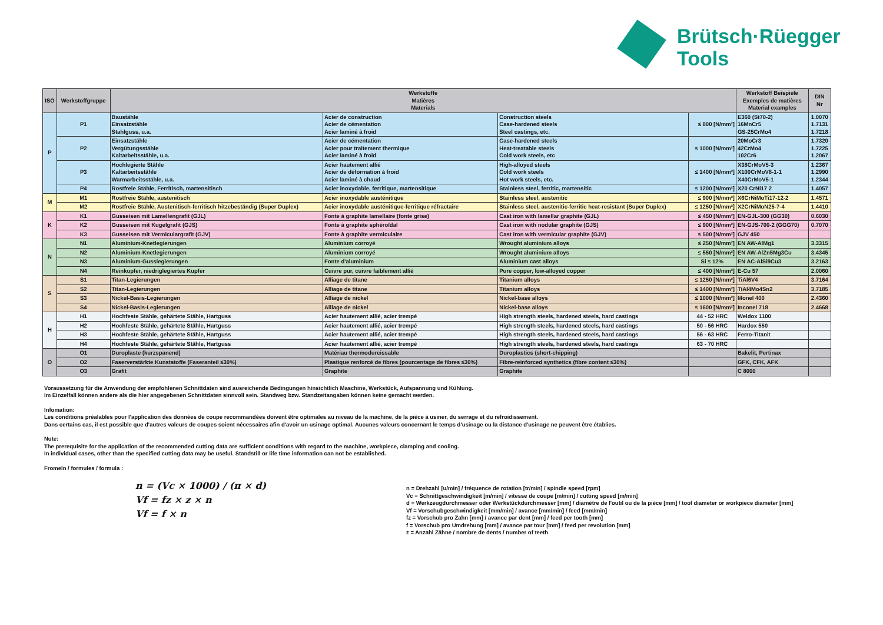Brütsch·Rüegger
Tools
| ISO | Werkstoffgruppe | Werkstoffe Matières Materials | | | | Werkstoff Beispiele Exemples de matières Material examples | DIN Nr |
| --- | --- | --- | --- | --- | --- | --- | --- |
| P | P1 | Baustähle Einsatzstähle Stahlguss, u.a. | Acier de construction Acier de cémentation Acier laminé à froid | Construction steels Case-hardened steels Steel castings, etc. | ≤ 800 [N/mm²] | E360 (St70-2) 16MnCr5 GS-25CrMo4 | 1.0070 1.7131 1.7218 |
| | P2 | Einsatzstähle Vergütungsstähle Kaltarbeitsstähle, u.a. | Acier de cémentation Acier pour traitement thermique Acier laminé à froid | Case-hardened steels Heat-treatable steels Cold work steels, etc | ≤ 1000 [N/mm²] | 20MoCr3 42CrMo4 102Cr6 | 1.7320 1.7225 1.2067 |
| | P3 | Hochlegierte Stähle Kaltarbeitsstähle Warmarbeitsstähle, u.a. | Acier hautement allié Acier de déformation à froid Acier laminé à chaud | High-alloyed steels Cold work steels Hot work steels, etc. | ≤ 1400 [N/mm²] | X38CrMoV5-3 X100CrMoV8-1-1 X40CrMoV5-1 | 1.2367 1.2990 1.2344 |
| | P4 | Rostfreie Stähle, Ferritisch, martensitisch | Acier inoxydable, ferritique, martensitique | Stainless steel, ferritic, martensitic | ≤ 1200 [N/mm²] | X20 CrNi17 2 | 1.4057 |
| M | M1 | Rostfreie Stähle, austenitisch | Acier inoxydable austénitique | Stainless steel, austenitic | ≤ 900 [N/mm²] | X6CrNiMoTi17-12-2 | 1.4571 |
| | M2 | Rostfreie Stähle, Austenitisch-ferritisch hitzebeständig (Super Duplex) | Acier inoxydable austénitique-ferritique réfractaire | Stainless steel, austenitic-ferritic heat-resistant (Super Duplex) | ≤ 1250 [N/mm²] | X2CrNiMoN25-7-4 | 1.4410 |
| K | K1 | Gusseisen mit Lamellengrafit (GJL) | Fonte à graphite lamellaire (fonte grise) | Cast iron with lamellar graphite (GJL) | ≤ 450 [N/mm²] | EN-GJL-300 (GG30) | 0.6030 |
| | K2 | Gusseisen mit Kugelgrafit (GJS) | Fonte à graphite sphéroïdal | Cast iron with nodular graphite (GJS) | ≤ 900 [N/mm²] | EN-GJS-700-2 (GGG70) | 0.7070 |
| | K3 | Gusseisen mit Vermiculargrafit (GJV) | Fonte à graphite vermiculaire | Cast iron with vermicular graphite (GJV) | ≤ 500 [N/mm²] | GJV 450 | |
| N | N1 | Aluminium-Knetlegierungen | Aluminium corroyé | Wrought aluminium alloys | ≤ 250 [N/mm²] | EN AW-AlMg1 | 3.3315 |
| | N2 | Aluminium-Knetlegierungen | Aluminium corroyé | Wrought aluminium alloys | ≤ 550 [N/mm²] | EN AW-AlZn5Mg3Cu | 3.4345 |
| | N3 | Aluminium-Gusslegierungen | Fonte d'aluminium | Aluminium cast alloys | Si ≤ 12% | EN AC-AlSi9Cu3 | 3.2163 |
| | N4 | Reinkupfer, niedriglegiertes Kupfer | Cuivre pur, cuivre faiblement allié | Pure copper, low-alloyed copper | ≤ 400 [N/mm²] | E-Cu 57 | 2.0060 |
| S | S1 | Titan-Legierungen | Alliage de titane | Titanium alloys | ≤ 1250 [N/mm²] | TiAl6V4 | 3.7164 |
| | S2 | Titan-Legierungen | Alliage de titane | Titanium alloys | ≤ 1400 [N/mm²] | TiAl4Mo4Sn2 | 3.7185 |
| | S3 | Nickel-Basis-Legierungen | Alliage de nickel | Nickel-base alloys | ≤ 1000 [N/mm²] | Monel 400 | 2.4360 |
| | S4 | Nickel-Basis-Legierungen | Alliage de nickel | Nickel-base alloys | ≤ 1600 [N/mm²] | Inconel 718 | 2.4668 |
| H | H1 | Hochfeste Stähle, gehärtete Stähle, Hartguss | Acier hautement allié, acier trempé | High strength steels, hardened steels, hard castings | 44 - 52 HRC | Weldox 1100 | |
| | H2 | Hochfeste Stähle, gehärtete Stähle, Hartguss | Acier hautement allié, acier trempé | High strength steels, hardened steels, hard castings | 50 - 56 HRC | Hardox 550 | |
| | H3 | Hochfeste Stähle, gehärtete Stähle, Hartguss | Acier hautement allié, acier trempé | High strength steels, hardened steels, hard castings | 56 - 63 HRC | Ferro-Titanit | |
| | H4 | Hochfeste Stähle, gehärtete Stähle, Hartguss | Acier hautement allié, acier trempé | High strength steels, hardened steels, hard castings | 63 - 70 HRC | | |
| O | O1 | Duroplaste (kurzspanend) | Matériau thermodurcissable | Duroplastics (short-chipping) | | Bakelit, Pertinax | |
| | O2 | Faserverstärkte Kunststoffe (Faseranteil ≤30%) | Plastique renforcé de fibres (pourcentage de fibres ≤30%) | Fibre-reinforced synthetics (fibre content ≤30%) | | GFK, CFK, AFK | |
| | O3 | Grafit | Graphite | Graphite | | C 8000 | |
Voraussetzung für die Anwendung der empfohlenen Schnittdaten sind ausreichende Bedingungen hinsichtlich Maschine, Werkstück, Aufspannung und Kühlung.
Im Einzelfall können andere als die hier angegebenen Schnittdaten sinnvoll sein. Standweg bzw. Standzeitangaben können keine gemacht werden.
Infomation:
Les conditions préalables pour l'application des données de coupe recommandées doivent être optimales au niveau de la machine, de la pièce à usiner, du serrage et du refroidissement.
Dans certains cas, il est possible que d'autres valeurs de coupes soient nécessaires afin d'avoir un usinage optimal. Aucunes valeurs concernant le temps d'usinage ou la distance d'usinage ne peuvent être établies.
Note:
The prerequisite for the application of the recommended cutting data are sufficient conditions with regard to the machine, workpiece, clamping and cooling.
In individual cases, other than the specified cutting data may be useful. Standstill or life time information can not be established.
Fromeln / formules / formula :
n = (Vc × 1000) / (π × d)
Vf = fz × z × n
Vf = f × n
n = Drehzahl [u/min] / fréquence de rotation [tr/min] / spindle speed [rpm]
Vc = Schnittgeschwindigkeit [m/min] / vitesse de coupe [m/min] / cutting speed [m/min]
d = Werkzeugdurchmesser oder Werkstückdurchmesser [mm] / diamètre de l'outil ou de la pièce [mm] / tool diameter or workpiece diameter [mm]
Vf = Vorschubgeschwindigkeit [mm/min] / avance [mm/min] / feed [mm/min]
fz = Vorschub pro Zahn [mm] / avance par dent [mm] / feed per tooth [mm]
f = Vorschub pro Umdrehung [mm] / avance par tour [mm] / feed per revolution [mm]
z = Anzahl Zähne / nombre de dents / number of teeth